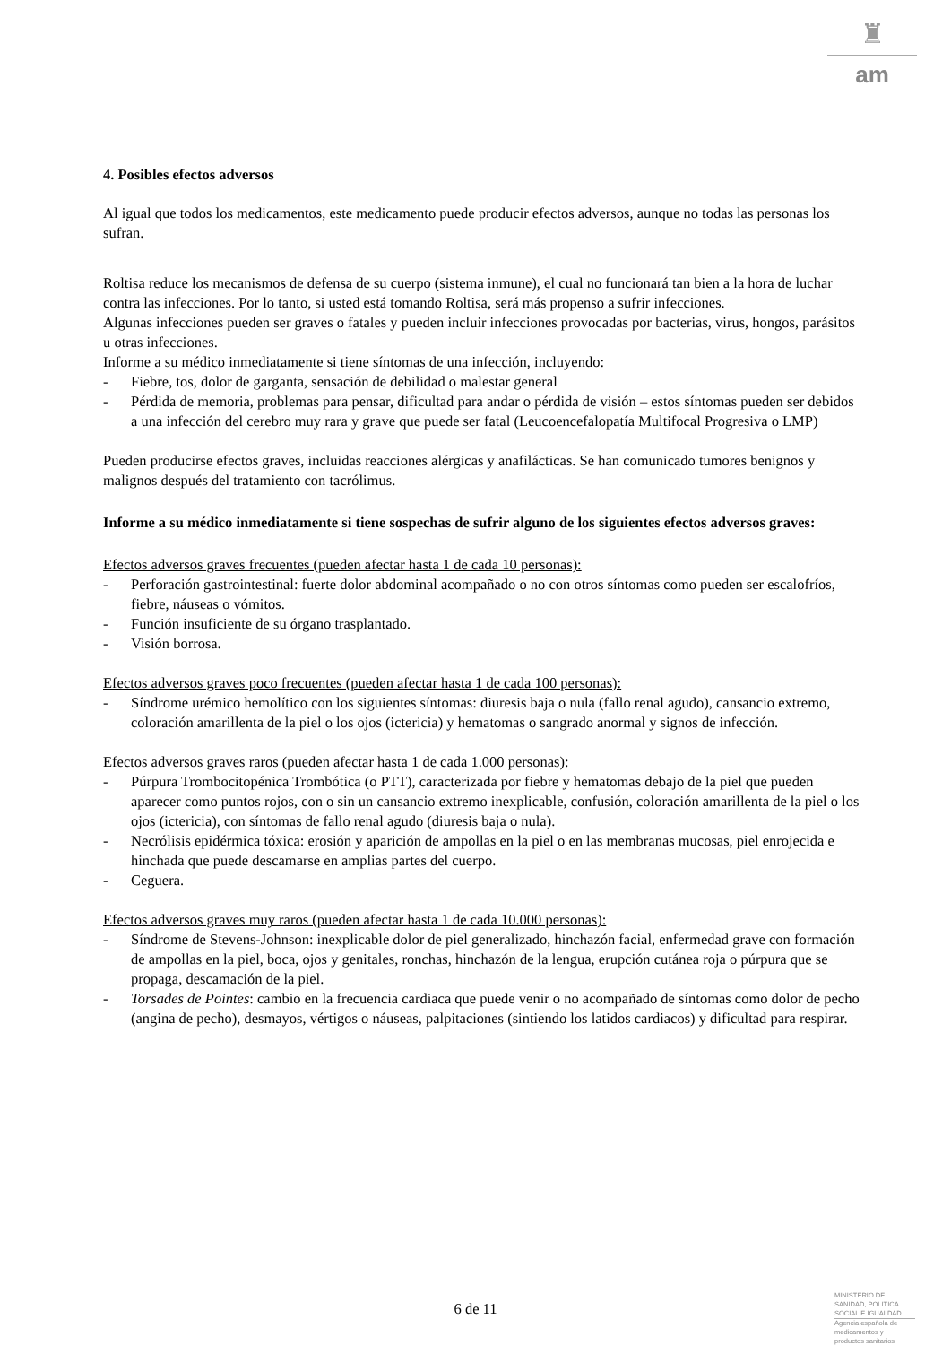♜
am
4. Posibles efectos adversos
Al igual que todos los medicamentos, este medicamento puede producir efectos adversos, aunque no todas las personas los sufran.
Roltisa reduce los mecanismos de defensa de su cuerpo (sistema inmune), el cual no funcionará tan bien a la hora de luchar contra las infecciones. Por lo tanto, si usted está tomando Roltisa, será más propenso a sufrir infecciones.
Algunas infecciones pueden ser graves o fatales y pueden incluir infecciones provocadas por bacterias, virus, hongos, parásitos u otras infecciones.
Informe a su médico inmediatamente si tiene síntomas de una infección, incluyendo:
- Fiebre, tos, dolor de garganta, sensación de debilidad o malestar general
- Pérdida de memoria, problemas para pensar, dificultad para andar o pérdida de visión – estos síntomas pueden ser debidos a una infección del cerebro muy rara y grave que puede ser fatal (Leucoencefalopatía Multifocal Progresiva o LMP)
Pueden producirse efectos graves, incluidas reacciones alérgicas y anafilácticas. Se han comunicado tumores benignos y malignos después del tratamiento con tacrólimus.
Informe a su médico inmediatamente si tiene sospechas de sufrir alguno de los siguientes efectos adversos graves:
Efectos adversos graves frecuentes (pueden afectar hasta 1 de cada 10 personas):
- Perforación gastrointestinal: fuerte dolor abdominal acompañado o no con otros síntomas como pueden ser escalofríos, fiebre, náuseas o vómitos.
- Función insuficiente de su órgano trasplantado.
- Visión borrosa.
Efectos adversos graves poco frecuentes (pueden afectar hasta 1 de cada 100 personas):
- Síndrome urémico hemolítico con los siguientes síntomas: diuresis baja o nula (fallo renal agudo), cansancio extremo, coloración amarillenta de la piel o los ojos (ictericia) y hematomas o sangrado anormal y signos de infección.
Efectos adversos graves raros (pueden afectar hasta 1 de cada 1.000 personas):
- Púrpura Trombocitopénica Trombótica (o PTT), caracterizada por fiebre y hematomas debajo de la piel que pueden aparecer como puntos rojos, con o sin un cansancio extremo inexplicable, confusión, coloración amarillenta de la piel o los ojos (ictericia), con síntomas de fallo renal agudo (diuresis baja o nula).
- Necrólisis epidérmica tóxica: erosión y aparición de ampollas en la piel o en las membranas mucosas, piel enrojecida e hinchada que puede descamarse en amplias partes del cuerpo.
- Ceguera.
Efectos adversos graves muy raros (pueden afectar hasta 1 de cada 10.000 personas):
- Síndrome de Stevens-Johnson: inexplicable dolor de piel generalizado, hinchazón facial, enfermedad grave con formación de ampollas en la piel, boca, ojos y genitales, ronchas, hinchazón de la lengua, erupción cutánea roja o púrpura que se propaga, descamación de la piel.
- Torsades de Pointes: cambio en la frecuencia cardiaca que puede venir o no acompañado de síntomas como dolor de pecho (angina de pecho), desmayos, vértigos o náuseas, palpitaciones (sintiendo los latidos cardiacos) y dificultad para respirar.
6 de 11
MINISTERIO DE
SANIDAD, POLITICA
SOCIAL E IGUALDAD
Agencia española de
medicamentos y
productos sanitarios